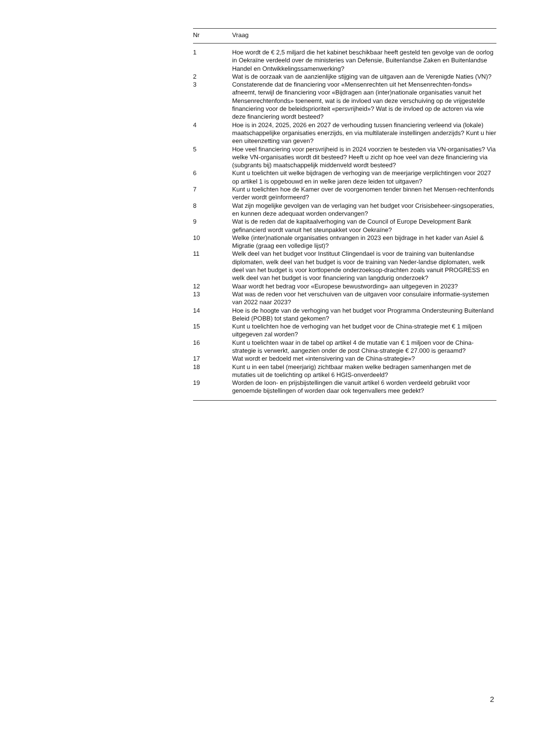| Nr | Vraag |
| --- | --- |
| 1 | Hoe wordt de € 2,5 miljard die het kabinet beschikbaar heeft gesteld ten gevolge van de oorlog in Oekraïne verdeeld over de ministeries van Defensie, Buitenlandse Zaken en Buitenlandse Handel en Ontwikkelingssamenwerking? |
| 2 | Wat is de oorzaak van de aanzienlijke stijging van de uitgaven aan de Verenigde Naties (VN)? |
| 3 | Constaterende dat de financiering voor «Mensenrechten uit het Mensenrechten-fonds» afneemt, terwijl de financiering voor «Bijdragen aan (inter)nationale organisaties vanuit het Mensenrechtenfonds» toeneemt, wat is de invloed van deze verschuiving op de vrijgestelde financiering voor de beleidsprioriteit «persvrijheid»? Wat is de invloed op de actoren via wie deze financiering wordt besteed? |
| 4 | Hoe is in 2024, 2025, 2026 en 2027 de verhouding tussen financiering verleend via (lokale) maatschappelijke organisaties enerzijds, en via multilaterale instellingen anderzijds? Kunt u hier een uiteenzetting van geven? |
| 5 | Hoe veel financiering voor persvrijheid is in 2024 voorzien te besteden via VN-organisaties? Via welke VN-organisaties wordt dit besteed? Heeft u zicht op hoe veel van deze financiering via (subgrants bij) maatschappelijk middenveld wordt besteed? |
| 6 | Kunt u toelichten uit welke bijdragen de verhoging van de meerjarige verplichtingen voor 2027 op artikel 1 is opgebouwd en in welke jaren deze leiden tot uitgaven? |
| 7 | Kunt u toelichten hoe de Kamer over de voorgenomen tender binnen het Mensen-rechtenfonds verder wordt geïnformeerd? |
| 8 | Wat zijn mogelijke gevolgen van de verlaging van het budget voor Crisisbeheer-singsoperaties, en kunnen deze adequaat worden ondervangen? |
| 9 | Wat is de reden dat de kapitaalverhoging van de Council of Europe Development Bank gefinancierd wordt vanuit het steunpakket voor Oekraïne? |
| 10 | Welke (inter)nationale organisaties ontvangen in 2023 een bijdrage in het kader van Asiel & Migratie (graag een volledige lijst)? |
| 11 | Welk deel van het budget voor Instituut Clingendael is voor de training van buitenlandse diplomaten, welk deel van het budget is voor de training van Neder-landse diplomaten, welk deel van het budget is voor kortlopende onderzoeksop-drachten zoals vanuit PROGRESS en welk deel van het budget is voor financiering van langdurig onderzoek? |
| 12 | Waar wordt het bedrag voor «Europese bewustwording» aan uitgegeven in 2023? |
| 13 | Wat was de reden voor het verschuiven van de uitgaven voor consulaire informatie-systemen van 2022 naar 2023? |
| 14 | Hoe is de hoogte van de verhoging van het budget voor Programma Ondersteuning Buitenland Beleid (POBB) tot stand gekomen? |
| 15 | Kunt u toelichten hoe de verhoging van het budget voor de China-strategie met € 1 miljoen uitgegeven zal worden? |
| 16 | Kunt u toelichten waar in de tabel op artikel 4 de mutatie van € 1 miljoen voor de China-strategie is verwerkt, aangezien onder de post China-strategie € 27.000 is geraamd? |
| 17 | Wat wordt er bedoeld met «intensivering van de China-strategie»? |
| 18 | Kunt u in een tabel (meerjarig) zichtbaar maken welke bedragen samenhangen met de mutaties uit de toelichting op artikel 6 HGIS-onverdeeld? |
| 19 | Worden de loon- en prijsbijstellingen die vanuit artikel 6 worden verdeeld gebruikt voor genoemde bijstellingen of worden daar ook tegenvallers mee gedekt? |
2